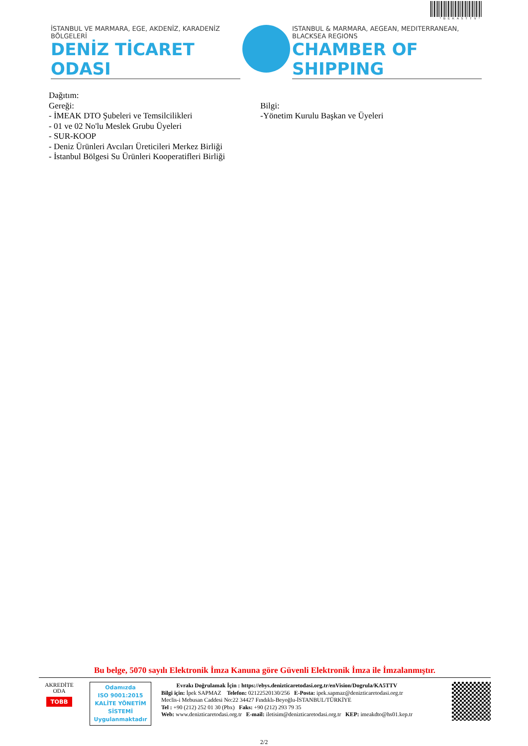*BEKA5TTV*
İSTANBUL VE MARMARA, EGE, AKDENİZ, KARADENİZ BÖLGELERİ
DENİZ TİCARET ODASI
ISTANBUL & MARMARA, AEGEAN, MEDITERRANEAN, BLACKSEA REGIONS
CHAMBER OF SHIPPING
Dağıtım:
Gereği:
- İMEAK DTO Şubeleri ve Temsilcilikleri
- 01 ve 02 No'lu Meslek Grubu Üyeleri
- SUR-KOOP
- Deniz Ürünleri Avcıları Üreticileri Merkez Birliği
- İstanbul Bölgesi Su Ürünleri Kooperatifleri Birliği
Bilgi:
-Yönetim Kurulu Başkan ve Üyeleri
Bu belge, 5070 sayılı Elektronik İmza Kanuna göre Güvenli Elektronik İmza ile İmzalanmıştır.
AKREDİTE
ODA
TOBB
Odamızda
ISO 9001:2015
KALİTE YÖNETİM
SİSTEMİ
Uygulanmaktadır
Evrakı Doğrulamak İçin : https://ebys.denizticaretodasi.org.tr/enVision/Dogrula/KA5TTV
Bilgi için: İpek SAPMAZ Telefon: 02122520130/256 E-Posta: ipek.sapmaz@denizticaretodasi.org.tr
Meclis-i Mebusan Caddesi No:22 34427 Fındıklı-Beyoğlu-İSTANBUL/TÜRKİYE
Tel : +90 (212) 252 01 30 (Pbx) Faks: +90 (212) 293 79 35
Web: www.denizticaretodasi.org.tr E-mail: iletisim@denizticaretodasi.org.tr KEP: imeakdto@hs01.kep.tr
2/2